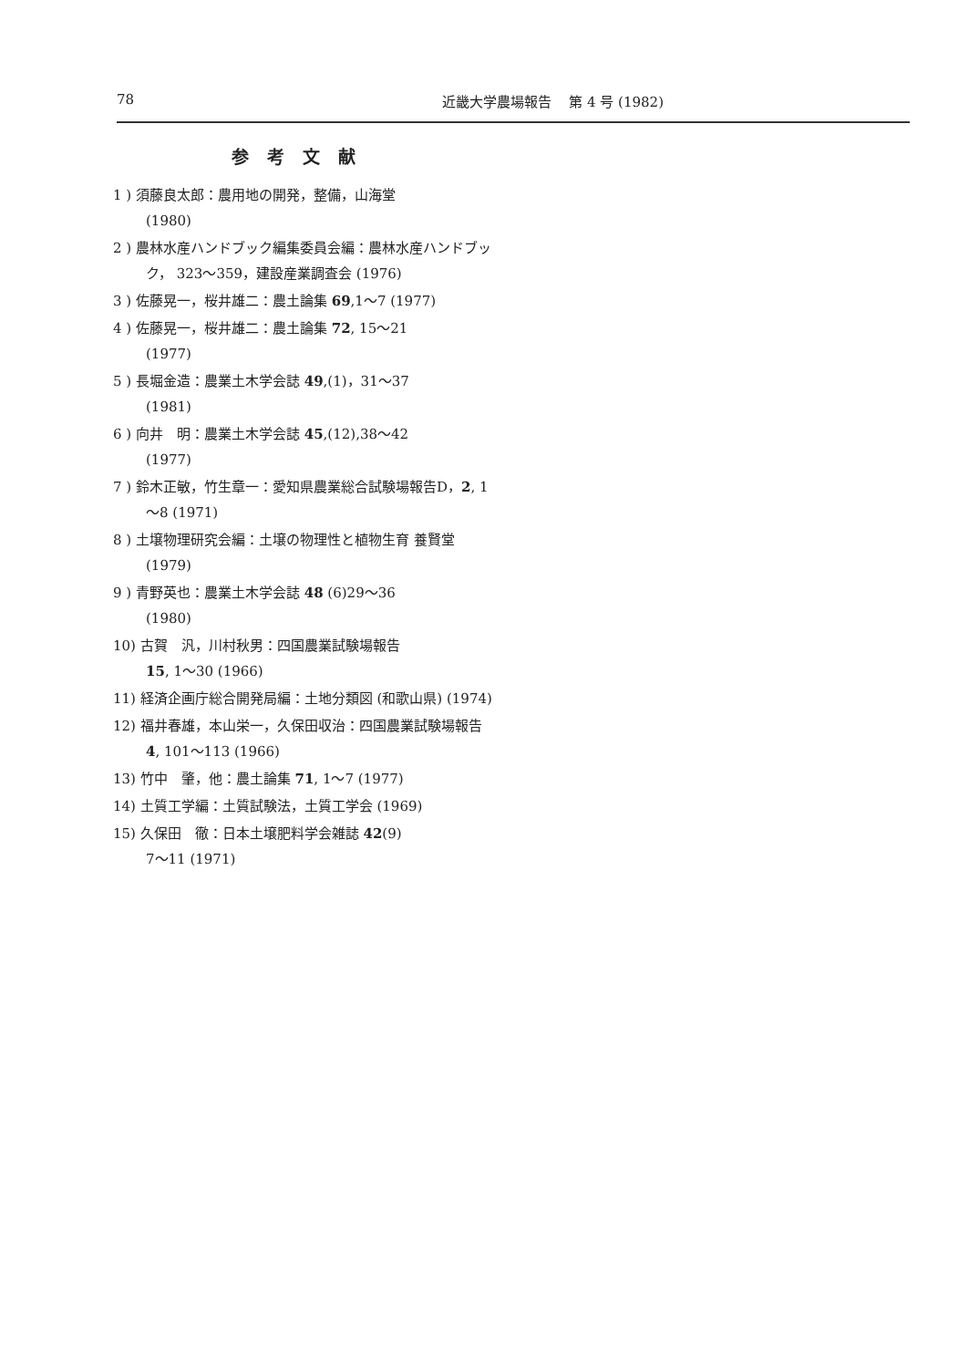78 近畿大学農場報告　 第 4 号 (1982)
参考文献
1 ) 須藤良太郎：農用地の開発，整備，山海堂
(1980)
2 ) 農林水産ハンドブック編集委員会編：農林水産ハンドブック， 323～359，建設産業調査会 (1976)
3 ) 佐藤晃一，桜井雄二：農土論集 69,1～7 (1977)
4 ) 佐藤晃一，桜井雄二：農土論集 72, 15～21
(1977)
5 ) 長堀金造：農業土木学会誌 49,(1)，31～37
(1981)
6 ) 向井　明：農業土木学会誌 45,(12),38～42
(1977)
7 ) 鈴木正敏，竹生章一：愛知県農業総合試験場報告D，2, 1～8 (1971)
8 ) 土壌物理研究会編：土壌の物理性と植物生育 養賢堂 (1979)
9 ) 青野英也：農業土木学会誌 48 (6)29～36
(1980)
10) 古賀　汎，川村秋男：四国農業試験場報告
15, 1～30 (1966)
11) 経済企画庁総合開発局編：土地分類図 (和歌山県) (1974)
12) 福井春雄，本山栄一，久保田収治：四国農業試験場報告 4, 101～113 (1966)
13) 竹中　肇，他：農土論集 71, 1～7 (1977)
14) 土質工学編：土質試験法，土質工学会 (1969)
15) 久保田　徹：日本土壌肥料学会雑誌 42(9)
7～11 (1971)